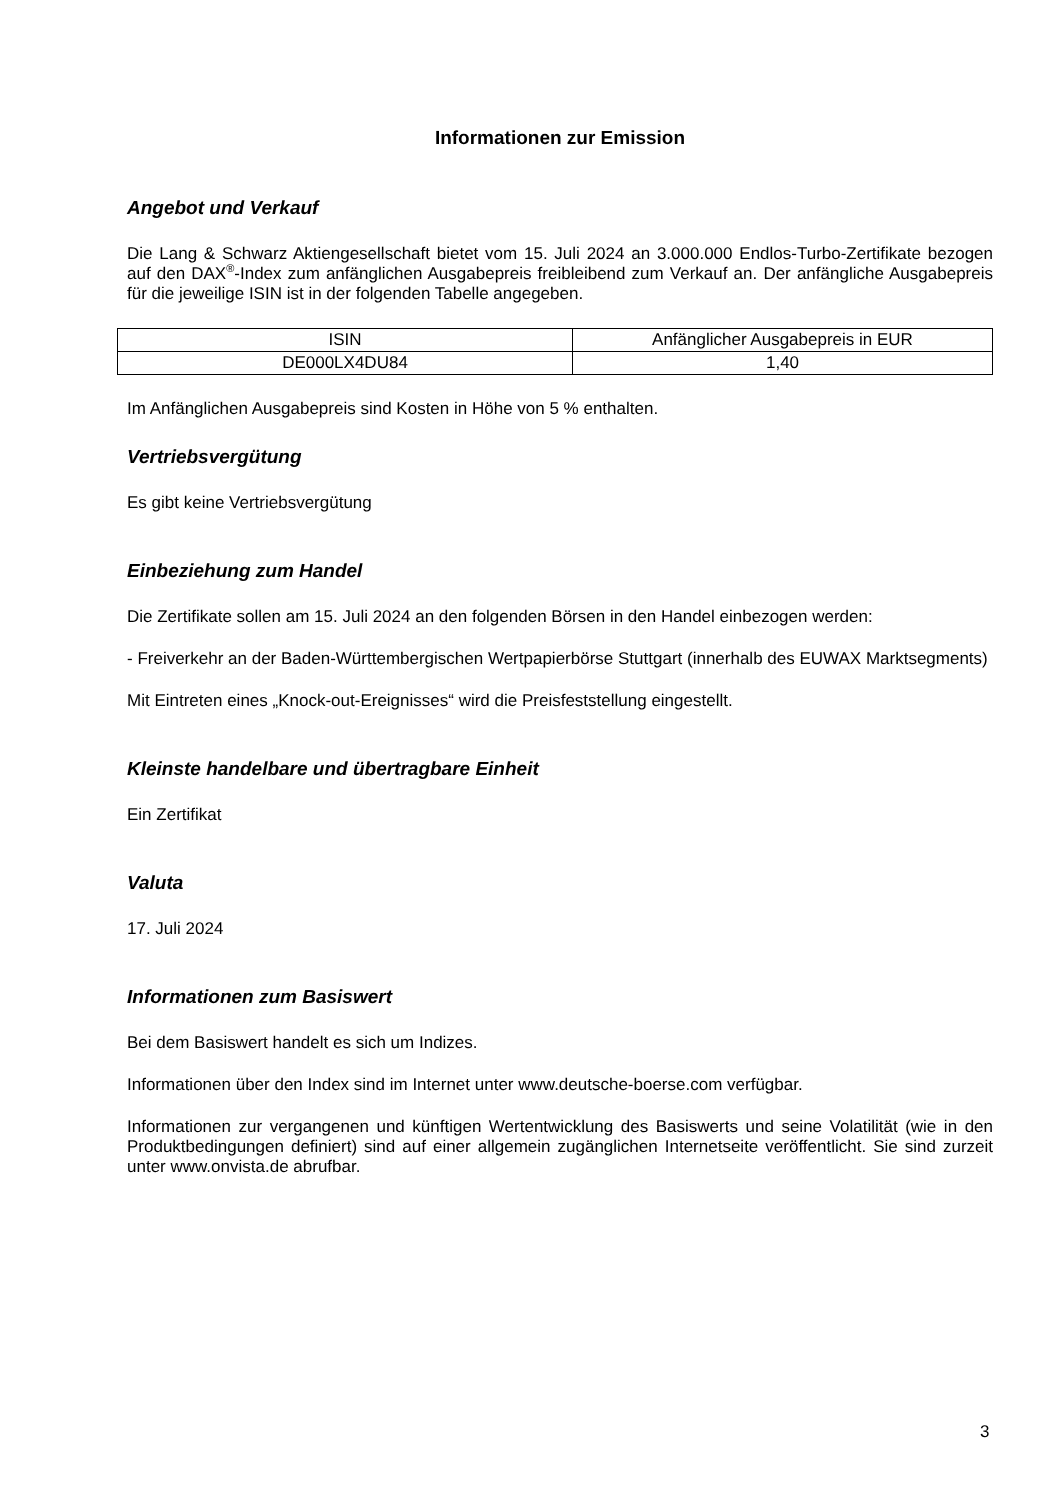Informationen zur Emission
Angebot und Verkauf
Die Lang & Schwarz Aktiengesellschaft bietet vom 15. Juli 2024 an 3.000.000 Endlos-Turbo-Zertifikate bezogen auf den DAX<sup>®</sup>-Index zum anfänglichen Ausgabepreis freibleibend zum Verkauf an. Der anfängliche Ausgabepreis für die jeweilige ISIN ist in der folgenden Tabelle angegeben.
| ISIN | Anfänglicher Ausgabepreis in EUR |
| DE000LX4DU84 | 1,40 |
Im Anfänglichen Ausgabepreis sind Kosten in Höhe von 5 % enthalten.
Vertriebsvergütung
Es gibt keine Vertriebsvergütung
Einbeziehung zum Handel
Die Zertifikate sollen am 15. Juli 2024 an den folgenden Börsen in den Handel einbezogen werden:
- Freiverkehr an der Baden-Württembergischen Wertpapierbörse Stuttgart (innerhalb des EUWAX Marktsegments)
Mit Eintreten eines „Knock-out-Ereignisses“ wird die Preisfeststellung eingestellt.
Kleinste handelbare und übertragbare Einheit
Ein Zertifikat
Valuta
17. Juli 2024
Informationen zum Basiswert
Bei dem Basiswert handelt es sich um Indizes.
Informationen über den Index sind im Internet unter www.deutsche-boerse.com verfügbar.
Informationen zur vergangenen und künftigen Wertentwicklung des Basiswerts und seine Volatilität (wie in den Produktbedingungen definiert) sind auf einer allgemein zugänglichen Internetseite veröffentlicht. Sie sind zurzeit unter www.onvista.de abrufbar.
3